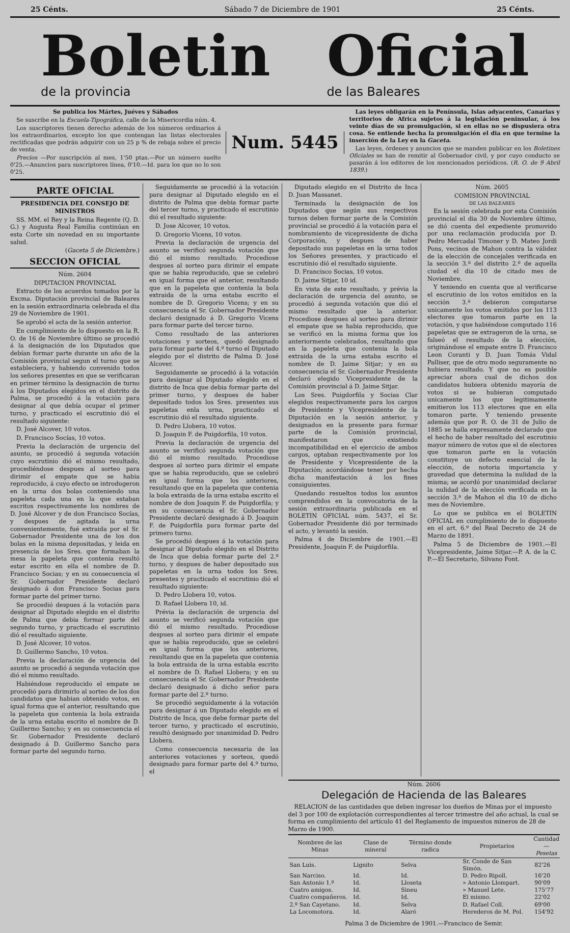25 Cénts. Sábado 7 de Diciembre de 1901 25 Cénts.
Boletin
de la provincia
Oficial
de las Baleares
Se publica los Mártes, Juéves y Sábados
Se suscribe en la Escuela-Tipográfica, calle de la Misericordia núm. 4.
Los suscriptores tienen derecho además de los números ordinarios á los extraordinarios, excepto los que contengan las listas electorales rectificadas que podrán adquirir con un 25 p % de rebaja sobre el precio de venta.
Precios —Por suscripción al mes, 1'50 ptas.—Por un número suelto 0'25.—Anuncios para suscriptores línea, 0'10.—Id. para los que no lo son 0'25.
Num. 5445
Las leyes obligarán en la Península, Islas adyacentes, Canarias y territorios de Africa sujetos á la legislación peninsular, á los veinte días de su promulgación, si en ellas no se dispusiera otra cosa. Se entiende hecha la promulgación el dia en que termine la inserción de la Ley en la Gaceta.
Las leyes, órdenes y anuncios que se manden publicar en los Boletines Oficiales se han de remitir al Gobernador civil, y por cuyo conducto se pasarán á los editores de los mencionados periódicos. (R. O. de 9 Abril 1839.)
PARTE OFICIAL
PRESIDENCIA DEL CONSEJO DE MINISTROS
SS. MM. el Rey y la Reina Regente (Q. D. G.) y Augusta Real Familia continúan en esta Corte sin novedad en su importante salud.
(Gaceta 5 de Diciembre.)
SECCION OFICIAL
Núm. 2604
DIPUTACION PROVINCIAL
Extracto de los acuerdos tomados por la Excma. Diputación provincial de Baleares en la sesión extraordinaria celebrada el dia 29 de Noviembre de 1901.
Se aprobó el acta de la sesión anterior.
En cumplimiento de lo dispuesto en la R. O. de 16 de Noviembre último se procedió á la designación de los Diputados que debían formar parte durante un año de la Comisión provincial segun el turno que se estableciera, y habiendo convenido todos los señores presentes en que se verificaran en primer término la designación de turno á los Diputados elegidos en el distrito de Palma, se procedió á la votación para designar al que debía ocupar el primer turno, y practicado el escrutinio dió el resultado siguiente:
D. José Alcover, 10 votos.
D. Francisco Socías, 10 votos.
Previa la declaración de urgencia del asunto, se procedió á segunda votación cuyo escrutinio dió el mismo resultado, procediéndose despues al sorteo para dirimir el empate que se habia reproducido, á cuyo efecto se introdugeron en la urna dos bolas conteniendo una papeleta cada una en la que estaban escritos respectivamente los nombres de D. José Alcover y de don Francisco Socías, y despues de agitada la urna convenientemente, fué extraida por el Sr. Gobernador Presidente una de los dos bolas en la misma depositadas, y leida en presencia de los Sres. que formaban la mesa la papeleta que contenia resultó estar escrito en ella el nombre de D. Francisco Socias; y en su consecuencia el Sr. Gobernador Presidente declaró designado á don Francisco Socias para formar parte del primer turno.
Se procedió despues á la votación para designar al Diputado elegido en el distrito de Palma que debia formar parte del segundo turno, y practicado el escrutinio dió el resultado siguiente.
D. José Alcover, 10 votos.
D. Guillermo Sancho, 10 votos.
Previa la declaración de urgencia del asunto se procedió á segunda votación que dió el mismo resultado.
Habiéndose reproducido el empate se procedió para dirimirlo al sorteo de los dos candidatos que habian obtenido votos, en igual forma que el anterior, resultando que la papeleta que contenia la bola extraida de la urna estaba escrito el nombre de D. Guillermo Sancho; y en su consecuencia el Sr. Gobernador Presidente declaró designado á D. Guillermo Sancho para formar parte del segundo turno.
Seguidamente se procedió á la votación para designar al Diputado elegido en el distrito de Palma que debia formar parte del tercer turno, y practicado el escrutinio dió el resultado siguiente:
D. Jose Alcover, 10 votos.
D. Gregorio Vicens, 10 votos.
Previa la declaración de urgencia del asunto se verificó segunda votación que dió el mismo resultado. Procediose despues al sorteo para dirimir el empate que se habia reproducido, que se celebró en igual forma que el anterior, resultando que en la papeleta que contenia la bola extraida de la urna estaba escrito el nombre de D. Gregorio Vicens; y en su consecuencia el Sr. Gobernador Presidente declaró designado á D. Gregorio Vicens para formar parte del tercer turno.
Como resultado de las anteriores votaciones y sorteos, quedó designado para formar parte del 4.º turno el Diputado elegido por el distrito de Palma D. José Alcover.
Seguidamente se procedió á la votación para designar al Diputado elegido en el distrito de Inca que debia formar parte del primer turno, y despues de haber depositado todos los Sres. presentes sus papeletas enla urna, practicado el escrutinio dió el resultado siguiente.
D. Pedro Llobera, 10 votos.
D. Joaquin F. de Puigdorfila, 10 votos.
Previa la declaración de urgencia del asunto se verificó segunda votación que dió el mismo resultado. Procediose despues al sorteo para dirimir el empate que se habia reproducido, que se celebró en igual forma que los anteriores, resultando que en la papeleta que contenia la bola extraida de la urna estaba escrito el nombre de don Joaquin F. de Puigdorfila; y en su consecuencia el Sr. Gobernador Presidente declaró designado á D. Joaquin F. de Puigdorfila para formar parte del primero turno.
Se procedió despues á la votación para designar al Diputado elegido en el Distrito de Inca que debia formar parte del 2.º turno, y despues de haber depositado sus papeletas en la urna todos los Sres. presentes y practicado el escrutinio dió el resultado siguiente:
D. Pedro Llobera 10, votos.
D. Rafael Llobera 10, id.
Prévia la declaración de urgencia del asunto se verificó segunda votación que dió el mismo resultado. Procediose despues al sorteo para dirimir el empate que se habia reproducido, que se celebró en igual forma que los anteriores, resultando que en la papeleta que contenia la bola extraida de la urna establa escrito el nombre de D. Rafael Llobera; y en su consecuencia el Sr. Gobernador Presidente declaró designado á dicho señor para formar parte del 2.º turno.
Se procedió seguidamente á la votación para designar á un Diputado elegido en el Distrito de Inca, que debe formar parte del tercer turno, y practicado el escrutinio, resultó designado por unanimidad D. Pedro Llobera.
Como consecuencia necesaria de las anteriores votaciones y sorteos, quedó designado para formar parte del 4.º turno, el
Diputado elegido en el Distrito de Inca D. Juan Massanet.
Terminada la designación de los Diputados que según sus respectivos turnos deben formar parte de la Comisión provincial se procedió á la votación para el nombramiento de vicepresidente de dicha Corporación, y despues de haber depositado sus papeletas en la urna todos los Señores presentes, y practicado el escrutinio dió el resultado siguiente.
D. Francisco Socias, 10 votos.
D. Jaime Sitjar, 10 id.
En vista de este resultado, y prévia la declaración de urgencia del asunto, se procedió á segunda votación que dió el mismo resultado que la anterior. Procediose despues al sorteo para dirimir el empate que se habia reproducido, que se verificó en la misma forma que los anteriormente celebrados, resultando que en la papeleta que contenia la bola extraida de la urna estaba escrito el nombre de D. Jaime Sitjar; y en su consecuencia el Sr. Gobernador Presidente declaró elegido Vicepresidente de la Comisión provincial á D. Jaime Sitjar.
Los Sres. Puigdorfila y Socias Clar elegidos respectivamente para los cargos de Presidente y Vicepresidente de la Diputación en la sesión anterior, y designados en la presente para formar parte de la Comisión provincial, manifestaron que existiendo incompatibilidad en el ejercicio de ambos cargos, optaban respectivamente por los de Presidente y Vicepresidente de la Diputación; acordándose tener por hecha dicha manifestación á los fines consiguientes.
Quedando resueltos todos los asuntos comprendidos en la convocatoria de la sesión extraordinaria publicada en el BOLETIN OFICIAL núm. 5437, el Sr. Gobernador Presidente dió por terminado el acto, y levantó la sesión.
Palma 4 de Diciembre de 1901.—El Presidente, Joaquin F. de Puigdorfila.
Núm. 2605
COMISION PROVINCIAL
DE LAS BALEARES
En la sesión celebrada por esta Comisión provincial el dia 30 de Noviembre último, se dió cuenta del expediente promovido por una reclamación producida por D. Pedro Mercadal Timoner y D. Mateo Jordi Pons, vecinos de Mahon contra la válidez de la elección de concejales verificada en la sección 3.ª del distrito 2.º de aquella ciudad el dia 10 de citado mes de Noviembre.
Y teniendo en cuenta que al verificarse el escrutinio de los votos emitidos en la sección 3.ª debieron computarse unicamente los votos emitidos por los 113 electores que tomaron parte en la votación, y que habiéndose computado 116 papeletas que se extrageron de la urna, se falseó el resultado de la elección, originándose el empate entre D. Francisco Leon Coranti y D. Juan Tomás Vidal Palliser, que de otro modo seguramente no hubiera resultado. Y que no es posible apreciar ahora cual de dichos dos candidatos hubiera obtenido mayoría de votos si se hubieran computado unicamente los que legitimamente emitieron los 113 electores que en ella tomaron parte. Y teniendo presente además que por R. O. de 31 de Julio de 1885 se halla expresamente declarado que el hecho de haber resultado del escrutinio mayor número de votos que el de electores que tomaron parte en la votación constituye un defecto esencial de la elección, de notoria importancia y gravedad que determina la nulidad de la misma; se acordó por unanimidad declarar la nulidad de la elección verificada en la sección 3.ª de Mahon el dia 10 de dicho mes de Noviembre.
Lo que se publica en el BOLETIN OFICIAL en cumplimiento de lo dispuesto en el art. 6.º del Real Decreto de 24 de Marzo de 1891.
Palma 5 de Diciembre de 1901.—El Vicepresidente, Jaime Sitjar.—P. A. de la C. P.—El Secretario, Silvano Font.
Núm. 2606
Delegación de Hacienda de las Baleares
RELACION de las cantidades que deben ingresar los dueños de Minas por el impuesto del 3 por 100 de explotación correspondientes al tercer trimestre del año actual, la cual se forma en cumplimiento del artículo 41 del Reglamento de impuestos mineros de 28 de Marzo de 1900.
| Nombres de las Minas | Clase de mineral | Término donde radica | Propietarios | Cantidad — Pesetas |
| --- | --- | --- | --- | --- |
| San Luis. | Lignito | Selva | Sr. Conde de San Simón. | 82'26 |
| San Narciso. | Id. | Id. | D. Pedro Ripoll. | 16'20 |
| San Antonio 1.º | Id. | Lloseta | » Antonio Llompart. | 90'09 |
| Cuatro amigos. | Id. | Sineu | » Manuel Lete. | 175'77 |
| Cuatro compañeros. | Id. | Id. | El mismo. | 22'02 |
| 2.º San Cayetano. | Id. | Selva | D. Rafael Coll. | 69'00 |
| La Locomotora. | Id. | Alaró | Herederos de M. Pol. | 154'92 |
Palma 3 de Diciembre de 1901.—Francisco de Semir.